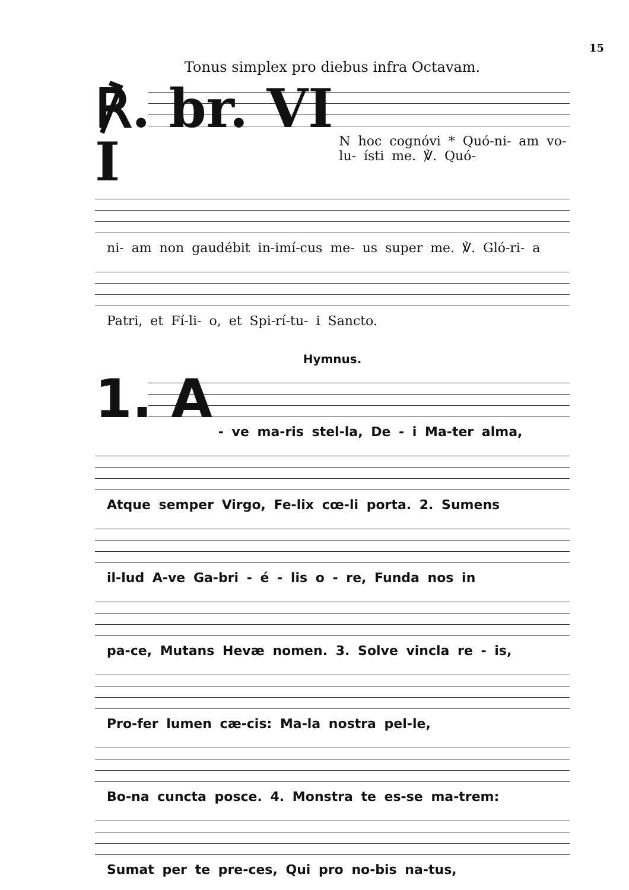15
Tonus simplex pro diebus infra Octavam.
℟. br. VI
I
N hoc cognóvi * Quó-ni- am vo-lu- ísti me. ℣. Quó-
ni- am non gaudébit in-imí-cus me- us super me. ℣. Gló-ri- a
Patri, et Fí-li- o, et Spi-rí-tu- i Sancto.
Hymnus.
1. A
- ve ma-ris stel-la, De - i Ma-ter alma,
Atque semper Virgo, Fe-lix cœ-li porta. 2. Sumens
il-lud A-ve Ga-bri - é - lis o - re, Funda nos in
pa-ce, Mutans Hevæ nomen. 3. Solve vincla re - is,
Pro-fer lumen cæ-cis: Ma-la nostra pel-le,
Bo-na cuncta posce. 4. Monstra te es-se ma-trem:
Sumat per te pre-ces, Qui pro no-bis na-tus,